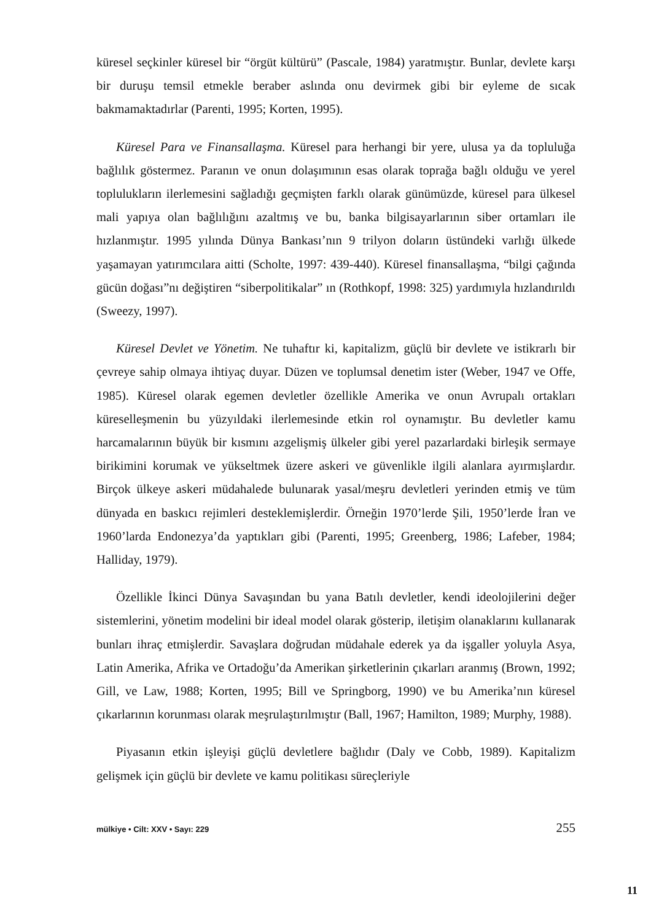küresel seçkinler küresel bir “örgüt kültürü” (Pascale, 1984) yaratmıştır. Bunlar, devlete karşı bir duruşu temsil etmekle beraber aslında onu devirmek gibi bir eyleme de sıcak bakmamaktadırlar (Parenti, 1995; Korten, 1995).
Küresel Para ve Finansallaşma. Küresel para herhangi bir yere, ulusa ya da topluluğa bağlılık göstermez. Paranın ve onun dolaşımının esas olarak toprağa bağlı olduğu ve yerel toplulukların ilerlemesini sağladığı geçmişten farklı olarak günümüzde, küresel para ülkesel mali yapıya olan bağlılığını azaltmış ve bu, banka bilgisayarlarının siber ortamları ile hızlanmıştır. 1995 yılında Dünya Bankası’nın 9 trilyon doların üstündeki varlığı ülkede yaşamayan yatırımcılara aitti (Scholte, 1997: 439-440). Küresel finansallaşma, “bilgi çağında gücün doğası”nı değiştiren “siberpolitikalar” ın (Rothkopf, 1998: 325) yardımıyla hızlandırıldı (Sweezy, 1997).
Küresel Devlet ve Yönetim. Ne tuhaftır ki, kapitalizm, güçlü bir devlete ve istikrarlı bir çevreye sahip olmaya ihtiyaç duyar. Düzen ve toplumsal denetim ister (Weber, 1947 ve Offe, 1985). Küresel olarak egemen devletler özellikle Amerika ve onun Avrupalı ortakları küreselleşmenin bu yüzyıldaki ilerlemesinde etkin rol oynamıştır. Bu devletler kamu harcamalarının büyük bir kısmını azgelişmiş ülkeler gibi yerel pazarlardaki birleşik sermaye birikimini korumak ve yükseltmek üzere askeri ve güvenlikle ilgili alanlara ayırmışlardır. Birçok ülkeye askeri müdahalede bulunarak yasal/meşru devletleri yerinden etmiş ve tüm dünyada en baskıcı rejimleri desteklemişlerdir. Örneğin 1970’lerde Şili, 1950’lerde İran ve 1960’larda Endonezya’da yaptıkları gibi (Parenti, 1995; Greenberg, 1986; Lafeber, 1984; Halliday, 1979).
Özellikle İkinci Dünya Savaşından bu yana Batılı devletler, kendi ideolojilerini değer sistemlerini, yönetim modelini bir ideal model olarak gösterip, iletişim olanaklarını kullanarak bunları ihraç etmişlerdir. Savaşlara doğrudan müdahale ederek ya da işgaller yoluyla Asya, Latin Amerika, Afrika ve Ortadoğu’da Amerikan şirketlerinin çıkarları aranmış (Brown, 1992; Gill, ve Law, 1988; Korten, 1995; Bill ve Springborg, 1990) ve bu Amerika’nın küresel çıkarlarının korunması olarak meşrulaştırılmıştır (Ball, 1967; Hamilton, 1989; Murphy, 1988).
Piyasanın etkin işleyişi güçlü devletlere bağlıdır (Daly ve Cobb, 1989). Kapitalizm gelişmek için güçlü bir devlete ve kamu politikası süreçleriyle
mülkiye • Cilt: XXV • Sayı: 229 255
11